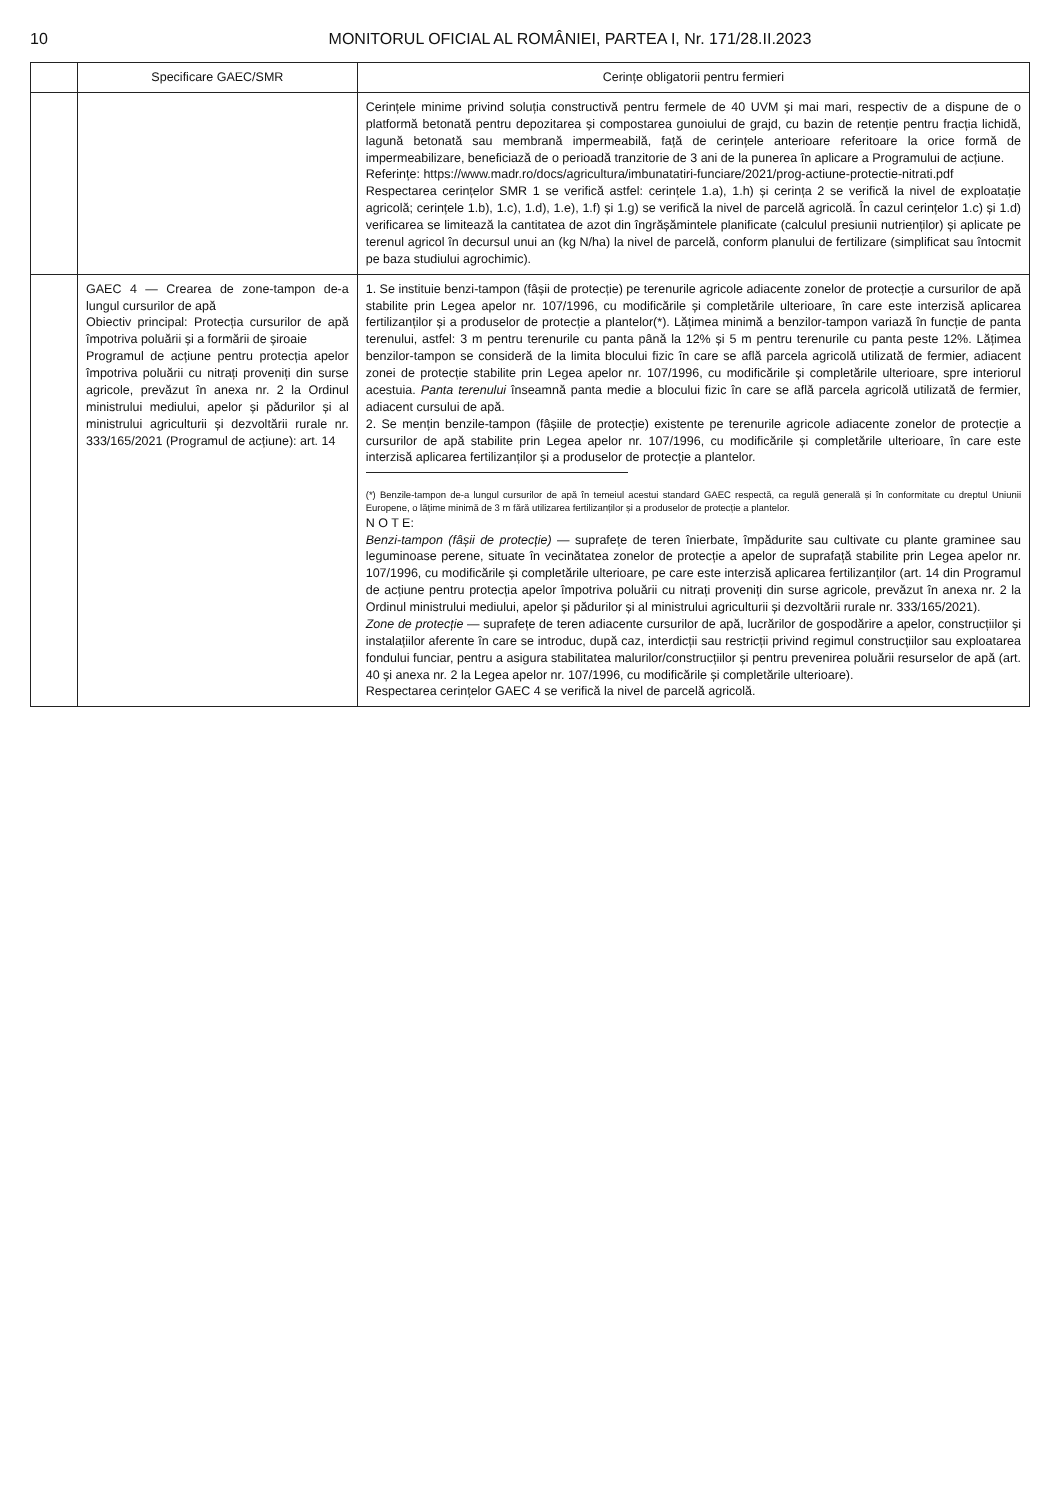10 MONITORUL OFICIAL AL ROMÂNIEI, PARTEA I, Nr. 171/28.II.2023
| | Specificare GAEC/SMR | Cerințe obligatorii pentru fermieri |
| --- | --- | --- |
| | | Cerințele minime privind soluția constructivă pentru fermele de 40 UVM și mai mari, respectiv de a dispune de o platformă betonată pentru depozitarea și compostarea gunoiului de grajd, cu bazin de retenție pentru fracția lichidă, lagună betonată sau membrană impermeabilă, față de cerințele anterioare referitoare la orice formă de impermeabilizare, beneficiază de o perioadă tranzitorie de 3 ani de la punerea în aplicare a Programului de acțiune. Referințe: https://www.madr.ro/docs/agricultura/imbunatatiri-funciare/2021/prog-actiune-protectie-nitrati.pdf Respectarea cerințelor SMR 1 se verifică astfel: cerințele 1.a), 1.h) și cerința 2 se verifică la nivel de exploatație agricolă; cerințele 1.b), 1.c), 1.d), 1.e), 1.f) și 1.g) se verifică la nivel de parcelă agricolă. În cazul cerințelor 1.c) și 1.d) verificarea se limitează la cantitatea de azot din îngrășămintele planificate (calculul presiunii nutrienților) și aplicate pe terenul agricol în decursul unui an (kg N/ha) la nivel de parcelă, conform planului de fertilizare (simplificat sau întocmit pe baza studiului agrochimic). |
| | GAEC 4 — Crearea de zone-tampon de-a lungul cursurilor de apă Obiectiv principal: Protecția cursurilor de apă împotriva poluării și a formării de șiroaie Programul de acțiune pentru protecția apelor împotriva poluării cu nitrați proveniți din surse agricole, prevăzut în anexa nr. 2 la Ordinul ministrului mediului, apelor și pădurilor și al ministrului agriculturii și dezvoltării rurale nr. 333/165/2021 (Programul de acțiune): art. 14 | 1. Se instituie benzi-tampon (fâșii de protecție) pe terenurile agricole adiacente zonelor de protecție a cursurilor de apă stabilite prin Legea apelor nr. 107/1996, cu modificările și completările ulterioare, în care este interzisă aplicarea fertilizanților și a produselor de protecție a plantelor(*). Lățimea minimă a benzilor-tampon variază în funcție de panta terenului, astfel: 3 m pentru terenurile cu panta până la 12% și 5 m pentru terenurile cu panta peste 12%. Lățimea benzilor-tampon se consideră de la limita blocului fizic în care se află parcela agricolă utilizată de fermier, adiacent zonei de protecție stabilite prin Legea apelor nr. 107/1996, cu modificările și completările ulterioare, spre interiorul acestuia. Panta terenului înseamnă panta medie a blocului fizic în care se află parcela agricolă utilizată de fermier, adiacent cursului de apă. 2. Se mențin benzile-tampon (fâșiile de protecție) existente pe terenurile agricole adiacente zonelor de protecție a cursurilor de apă stabilite prin Legea apelor nr. 107/1996, cu modificările și completările ulterioare, în care este interzisă aplicarea fertilizanților și a produselor de protecție a plantelor. (*) Benzile-tampon de-a lungul cursurilor de apă în temeiul acestui standard GAEC respectă, ca regulă generală și în conformitate cu dreptul Uniunii Europene, o lățime minimă de 3 m fără utilizarea fertilizanților și a produselor de protecție a plantelor. N O T E: Benzi-tampon (fâșii de protecție) — suprafețe de teren înierbate, împădurite sau cultivate cu plante graminee sau leguminoase perene, situate în vecinătatea zonelor de protecție a apelor de suprafață stabilite prin Legea apelor nr. 107/1996, cu modificările și completările ulterioare, pe care este interzisă aplicarea fertilizanților (art. 14 din Programul de acțiune pentru protecția apelor împotriva poluării cu nitrați proveniți din surse agricole, prevăzut în anexa nr. 2 la Ordinul ministrului mediului, apelor și pădurilor și al ministrului agriculturii și dezvoltării rurale nr. 333/165/2021). Zone de protecție — suprafețe de teren adiacente cursurilor de apă, lucrărilor de gospodărire a apelor, construcțiilor și instalațiilor aferente în care se introduc, după caz, interdicții sau restricții privind regimul construcțiilor sau exploatarea fondului funciar, pentru a asigura stabilitatea malurilor/construcțiilor și pentru prevenirea poluării resurselor de apă (art. 40 și anexa nr. 2 la Legea apelor nr. 107/1996, cu modificările și completările ulterioare). Respectarea cerințelor GAEC 4 se verifică la nivel de parcelă agricolă. |